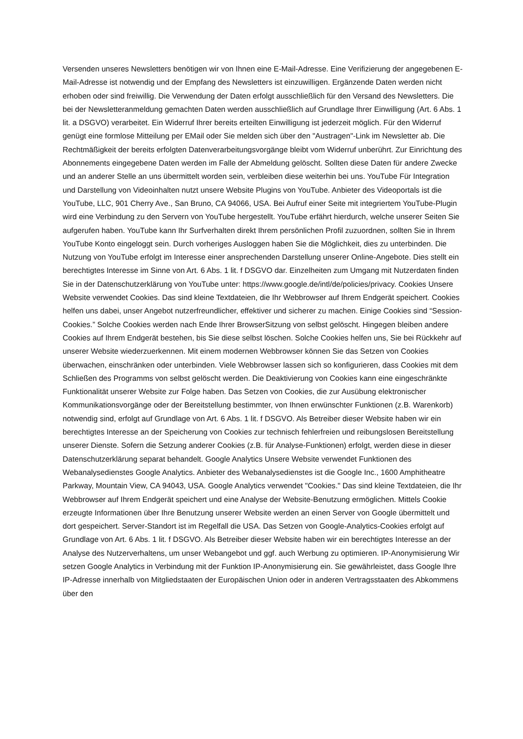Versenden unseres Newsletters benötigen wir von Ihnen eine E-Mail-Adresse. Eine Verifizierung der angegebenen E-Mail-Adresse ist notwendig und der Empfang des Newsletters ist einzuwilligen. Ergänzende Daten werden nicht erhoben oder sind freiwillig. Die Verwendung der Daten erfolgt ausschließlich für den Versand des Newsletters. Die bei der Newsletteranmeldung gemachten Daten werden ausschließlich auf Grundlage Ihrer Einwilligung (Art. 6 Abs. 1 lit. a DSGVO) verarbeitet. Ein Widerruf Ihrer bereits erteilten Einwilligung ist jederzeit möglich. Für den Widerruf genügt eine formlose Mitteilung per EMail oder Sie melden sich über den "Austragen"-Link im Newsletter ab. Die Rechtmäßigkeit der bereits erfolgten Datenverarbeitungsvorgänge bleibt vom Widerruf unberührt. Zur Einrichtung des Abonnements eingegebene Daten werden im Falle der Abmeldung gelöscht. Sollten diese Daten für andere Zwecke und an anderer Stelle an uns übermittelt worden sein, verbleiben diese weiterhin bei uns. YouTube Für Integration und Darstellung von Videoinhalten nutzt unsere Website Plugins von YouTube. Anbieter des Videoportals ist die YouTube, LLC, 901 Cherry Ave., San Bruno, CA 94066, USA. Bei Aufruf einer Seite mit integriertem YouTube-Plugin wird eine Verbindung zu den Servern von YouTube hergestellt. YouTube erfährt hierdurch, welche unserer Seiten Sie aufgerufen haben. YouTube kann Ihr Surfverhalten direkt Ihrem persönlichen Profil zuzuordnen, sollten Sie in Ihrem YouTube Konto eingeloggt sein. Durch vorheriges Ausloggen haben Sie die Möglichkeit, dies zu unterbinden. Die Nutzung von YouTube erfolgt im Interesse einer ansprechenden Darstellung unserer Online-Angebote. Dies stellt ein berechtigtes Interesse im Sinne von Art. 6 Abs. 1 lit. f DSGVO dar. Einzelheiten zum Umgang mit Nutzerdaten finden Sie in der Datenschutzerklärung von YouTube unter: https://www.google.de/intl/de/policies/privacy. Cookies Unsere Website verwendet Cookies. Das sind kleine Textdateien, die Ihr Webbrowser auf Ihrem Endgerät speichert. Cookies helfen uns dabei, unser Angebot nutzerfreundlicher, effektiver und sicherer zu machen. Einige Cookies sind “Session-Cookies.” Solche Cookies werden nach Ende Ihrer BrowserSitzung von selbst gelöscht. Hingegen bleiben andere Cookies auf Ihrem Endgerät bestehen, bis Sie diese selbst löschen. Solche Cookies helfen uns, Sie bei Rückkehr auf unserer Website wiederzuerkennen. Mit einem modernen Webbrowser können Sie das Setzen von Cookies überwachen, einschränken oder unterbinden. Viele Webbrowser lassen sich so konfigurieren, dass Cookies mit dem Schließen des Programms von selbst gelöscht werden. Die Deaktivierung von Cookies kann eine eingeschränkte Funktionalität unserer Website zur Folge haben. Das Setzen von Cookies, die zur Ausübung elektronischer Kommunikationsvorgänge oder der Bereitstellung bestimmter, von Ihnen erwünschter Funktionen (z.B. Warenkorb) notwendig sind, erfolgt auf Grundlage von Art. 6 Abs. 1 lit. f DSGVO. Als Betreiber dieser Website haben wir ein berechtigtes Interesse an der Speicherung von Cookies zur technisch fehlerfreien und reibungslosen Bereitstellung unserer Dienste. Sofern die Setzung anderer Cookies (z.B. für Analyse-Funktionen) erfolgt, werden diese in dieser Datenschutzerklärung separat behandelt. Google Analytics Unsere Website verwendet Funktionen des Webanalysedienstes Google Analytics. Anbieter des Webanalysedienstes ist die Google Inc., 1600 Amphitheatre Parkway, Mountain View, CA 94043, USA. Google Analytics verwendet "Cookies." Das sind kleine Textdateien, die Ihr Webbrowser auf Ihrem Endgerät speichert und eine Analyse der Website-Benutzung ermöglichen. Mittels Cookie erzeugte Informationen über Ihre Benutzung unserer Website werden an einen Server von Google übermittelt und dort gespeichert. Server-Standort ist im Regelfall die USA. Das Setzen von Google-Analytics-Cookies erfolgt auf Grundlage von Art. 6 Abs. 1 lit. f DSGVO. Als Betreiber dieser Website haben wir ein berechtigtes Interesse an der Analyse des Nutzerverhaltens, um unser Webangebot und ggf. auch Werbung zu optimieren. IP-Anonymisierung Wir setzen Google Analytics in Verbindung mit der Funktion IP-Anonymisierung ein. Sie gewährleistet, dass Google Ihre IP-Adresse innerhalb von Mitgliedstaaten der Europäischen Union oder in anderen Vertragsstaaten des Abkommens über den